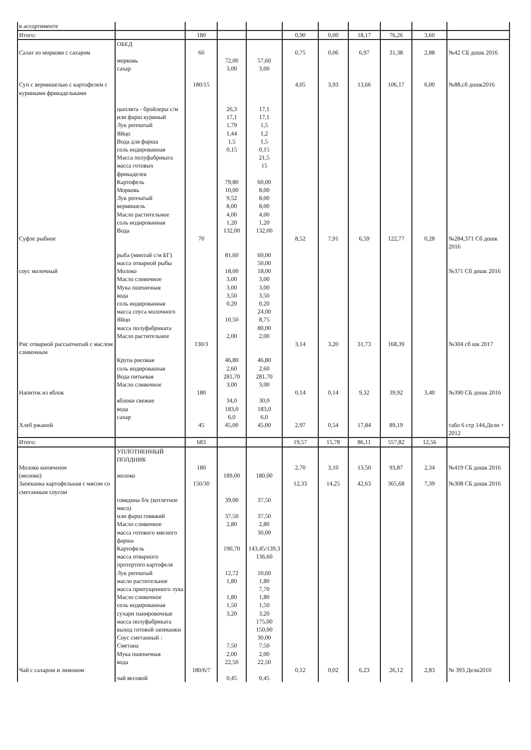| в ассортименте | | | | | | | | | | |
| Итого: | | 180 | | | 0,90 | 0,00 | 18,17 | 76,26 | 3,60 | |
| | ОБЕД | | | | | | | | | |
| Салат из моркови с сахаром | | 60 | | | 0,75 | 0,06 | 6,97 | 31,38 | 2,88 | №42 СБ дошк 2016 |
| | морковь | | 72,00 | 57,60 | | | | | | |
| | сахар | | 3,00 | 3,00 | | | | | | |
| Суп с вермишелью с картофелем с куриными фрикадельками | | 180/15 | | | 4,05 | 3,93 | 13,66 | 106,17 | 6,00 | №88,сб дошк2016 |
| | цыплята - бройлеры с/м | | 26,3 | 17,1 | | | | | | |
| | или фарш куриный | | 17,1 | 17,1 | | | | | | |
| | Лук репчатый | | 1,79 | 1,5 | | | | | | |
| | Яйцо | | 1,44 | 1,2 | | | | | | |
| | Вода для фарша | | 1,5 | 1,5 | | | | | | |
| | соль иодированная | | 0,15 | 0,15 | | | | | | |
| | Масса полуфабриката | | | 21,5 | | | | | | |
| | масса готовых фрикаделек | | | 15 | | | | | | |
| | Картофель | | 79,80 | 60,00 | | | | | | |
| | Морковь | | 10,00 | 8,00 | | | | | | |
| | Лук репчатый | | 9,52 | 8,00 | | | | | | |
| | вермишель | | 8,00 | 8,00 | | | | | | |
| | Масло растительное | | 4,00 | 4,00 | | | | | | |
| | соль иодированная | | 1,20 | 1,20 | | | | | | |
| | Вода | | 132,00 | 132,00 | | | | | | |
| Суфле рыбное | | 70 | | | 8,52 | 7,91 | 6,59 | 122,77 | 0,28 | №284,371 Сб дошк 2016 |
| | рыба (минтай с/м БГ) | | 81,60 | 60,00 | | | | | | |
| | масса отварной рыбы | | | 50,00 | | | | | | |
| соус молочный | Молоко | | 18,00 | 18,00 | | | | | | №371 Сб дошк 2016 |
| | Масло сливочное | | 3,00 | 3,00 | | | | | | |
| | Мука пшеничная | | 3,00 | 3,00 | | | | | | |
| | вода | | 3,50 | 3,50 | | | | | | |
| | соль иодированная | | 0,20 | 0,20 | | | | | | |
| | масса соуса молочного | | | 24,00 | | | | | | |
| | Яйцо | | 10,50 | 8,75 | | | | | | |
| | масса полуфабриката | | | 80,00 | | | | | | |
| | Масло растительное | | 2,00 | 2,00 | | | | | | |
| Рис отварной рассыпчатый с маслом сливочным | | 130/3 | | | 3,14 | 3,20 | 31,73 | 168,39 | | №304 сб шк 2017 |
| | Крупа рисовая | | 46,80 | 46,80 | | | | | | |
| | соль иодированная | | 2,60 | 2,60 | | | | | | |
| | Вода питьевая | | 281,70 | 281,70 | | | | | | |
| | Масло сливочное | | 3,00 | 3,00 | | | | | | |
| Напиток из яблок | | 180 | | | 0,14 | 0,14 | 9,32 | 39,92 | 3,40 | №390 СБ дошк 2016 |
| | яблоки свежие | | 34,0 | 30,0 | | | | | | |
| | вода | | 183,0 | 183,0 | | | | | | |
| | сахар | | 6,0 | 6,0 | | | | | | |
| Хлеб ржаной | | 45 | 45,00 | 45,00 | 2,97 | 0,54 | 17,84 | 89,19 | | табл 6 стр 144,Дели + 2012 |
| Итого: | | 683 | | | 19,57 | 15,78 | 86,11 | 557,82 | 12,56 | |
| | УПЛОТНЕННЫЙ ПОЛДНИК | | | | | | | | | |
| Молоко кипяченое | | 180 | | | 2,70 | 3,10 | 13,50 | 93,87 | 2,34 | №419 СБ дошк 2016 |
| (молоко) | молоко | | 189,00 | 180,00 | | | | | | |
| Запеканка картофельная с мясом со сметанным соусом | | 150/30 | | | 12,33 | 14,25 | 42,63 | 365,68 | 7,39 | №308 СБ дошк 2016 |
| | говядина б/к (котлетное мясо) | | 39,00 | 37,50 | | | | | | |
| | или фарш говяжий | | 37,50 | 37,50 | | | | | | |
| | Масло сливочное | | 2,80 | 2,80 | | | | | | |
| | масса готового мясного фарша | | | 30,00 | | | | | | |
| | Картофель | | 190,70 | 143,45/139,3 | | | | | | |
| | масса отварного протертого картофеля | | | 136,60 | | | | | | |
| | Лук репчатый | | 12,72 | 10,60 | | | | | | |
| | масло растительное | | 1,80 | 1,80 | | | | | | |
| | масса припущенного лука | | | 7,70 | | | | | | |
| | Масло сливочное | | 1,80 | 1,80 | | | | | | |
| | соль иодированная | | 1,50 | 1,50 | | | | | | |
| | сухари панировочные | | 3,20 | 3,20 | | | | | | |
| | масса полуфабриката | | | 175,00 | | | | | | |
| | выход готовой запеканки | | | 150,00 | | | | | | |
| | Соус сметанный : | | | 30,00 | | | | | | |
| | Сметана | | 7,50 | 7,50 | | | | | | |
| | Мука пшеничная | | 2,00 | 2,00 | | | | | | |
| | вода | | 22,50 | 22,50 | | | | | | |
| Чай с сахаром и лимоном | | 180/6/7 | | | 0,12 | 0,02 | 6,23 | 26,12 | 2,83 | № 393 Дели2010 |
| | чай весовой | | 0,45 | 0,45 | | | | | | |